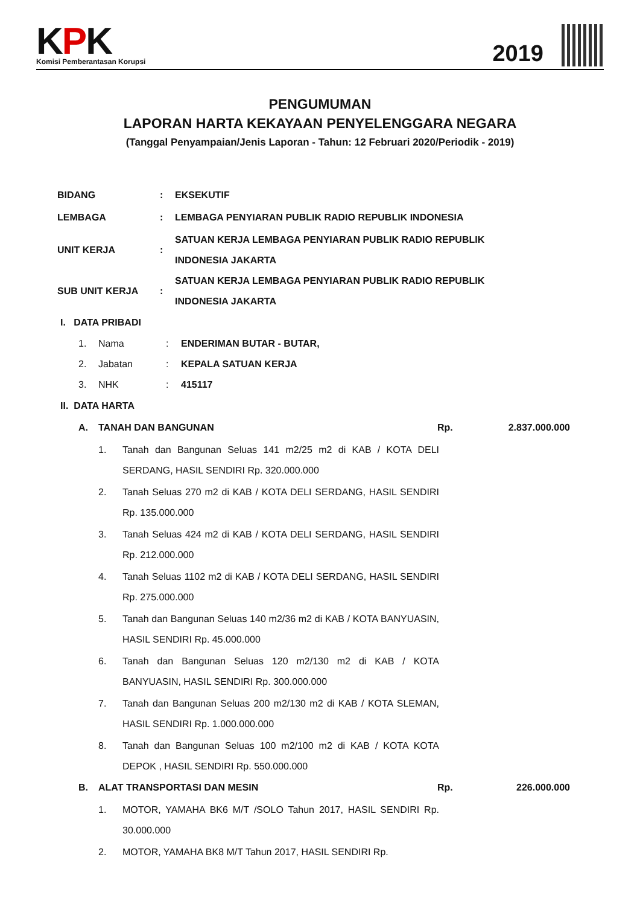KPK
Komisi Pemberantasan Korupsi
2019
PENGUMUMAN
LAPORAN HARTA KEKAYAAN PENYELENGGARA NEGARA
(Tanggal Penyampaian/Jenis Laporan - Tahun: 12 Februari 2020/Periodik - 2019)
| BIDANG | : | EKSEKUTIF |
| LEMBAGA | : | LEMBAGA PENYIARAN PUBLIK RADIO REPUBLIK INDONESIA |
| UNIT KERJA | : | SATUAN KERJA LEMBAGA PENYIARAN PUBLIK RADIO REPUBLIK INDONESIA JAKARTA |
| SUB UNIT KERJA | : | SATUAN KERJA LEMBAGA PENYIARAN PUBLIK RADIO REPUBLIK INDONESIA JAKARTA |
I. DATA PRIBADI
| 1. | Nama | : | ENDERIMAN BUTAR - BUTAR, |
| 2. | Jabatan | : | KEPALA SATUAN KERJA |
| 3. | NHK | : | 415117 |
II. DATA HARTA
A. TANAH DAN BANGUNAN Rp. 2.837.000.000
1. Tanah dan Bangunan Seluas 141 m2/25 m2 di KAB / KOTA DELI SERDANG, HASIL SENDIRI Rp. 320.000.000
2. Tanah Seluas 270 m2 di KAB / KOTA DELI SERDANG, HASIL SENDIRI Rp. 135.000.000
3. Tanah Seluas 424 m2 di KAB / KOTA DELI SERDANG, HASIL SENDIRI Rp. 212.000.000
4. Tanah Seluas 1102 m2 di KAB / KOTA DELI SERDANG, HASIL SENDIRI Rp. 275.000.000
5. Tanah dan Bangunan Seluas 140 m2/36 m2 di KAB / KOTA BANYUASIN, HASIL SENDIRI Rp. 45.000.000
6. Tanah dan Bangunan Seluas 120 m2/130 m2 di KAB / KOTA BANYUASIN, HASIL SENDIRI Rp. 300.000.000
7. Tanah dan Bangunan Seluas 200 m2/130 m2 di KAB / KOTA SLEMAN, HASIL SENDIRI Rp. 1.000.000.000
8. Tanah dan Bangunan Seluas 100 m2/100 m2 di KAB / KOTA KOTA DEPOK , HASIL SENDIRI Rp. 550.000.000
B. ALAT TRANSPORTASI DAN MESIN Rp. 226.000.000
1. MOTOR, YAMAHA BK6 M/T /SOLO Tahun 2017, HASIL SENDIRI Rp. 30.000.000
2. MOTOR, YAMAHA BK8 M/T Tahun 2017, HASIL SENDIRI Rp.